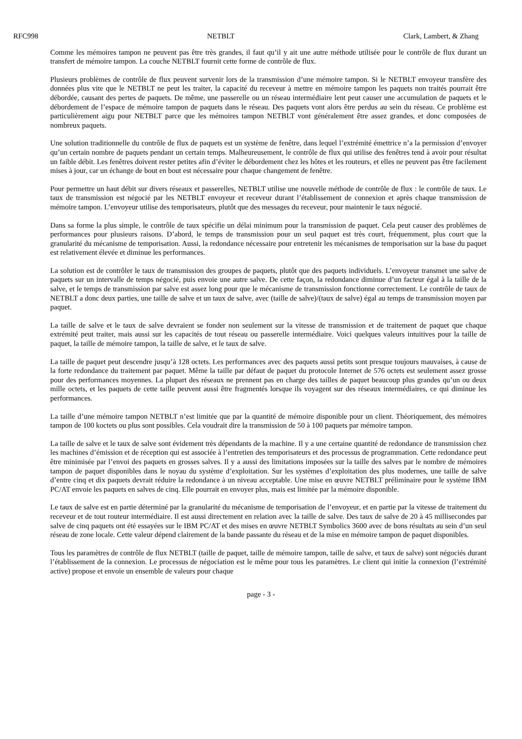RFC998 NETBLT Clark, Lambert, & Zhang
Comme les mémoires tampon ne peuvent pas être très grandes, il faut qu’il y ait une autre méthode utilisée pour le contrôle de flux durant un transfert de mémoire tampon. La couche NETBLT fournit cette forme de contrôle de flux.
Plusieurs problèmes de contrôle de flux peuvent survenir lors de la transmission d’une mémoire tampon. Si le NETBLT envoyeur transfère des données plus vite que le NETBLT ne peut les traiter, la capacité du receveur à mettre en mémoire tampon les paquets non traités pourrait être débordée, causant des pertes de paquets. De même, une passerelle ou un réseau intermédiaire lent peut causer une accumulation de paquets et le débordement de l’espace de mémoire tampon de paquets dans le réseau. Des paquets vont alors être perdus au sein du réseau. Ce problème est particulièrement aigu pour NETBLT parce que les mémoires tampon NETBLT vont généralement être assez grandes, et donc composées de nombreux paquets.
Une solution traditionnelle du contrôle de flux de paquets est un système de fenêtre, dans lequel l’extrémité émettrice n’a la permission d’envoyer qu’un certain nombre de paquets pendant un certain temps. Malheureusement, le contrôle de flux qui utilise des fenêtres tend à avoir pour résultat un faible débit. Les fenêtres doivent rester petites afin d’éviter le débordement chez les hôtes et les routeurs, et elles ne peuvent pas être facilement mises à jour, car un échange de bout en bout est nécessaire pour chaque changement de fenêtre.
Pour permettre un haut débit sur divers réseaux et passerelles, NETBLT utilise une nouvelle méthode de contrôle de flux : le contrôle de taux. Le taux de transmission est négocié par les NETBLT envoyeur et receveur durant l’établissement de connexion et après chaque transmission de mémoire tampon. L’envoyeur utilise des temporisateurs, plutôt que des messages du receveur, pour maintenir le taux négocié.
Dans sa forme la plus simple, le contrôle de taux spécifie un délai minimum pour la transmission de paquet. Cela peut causer des problèmes de performances pour plusieurs raisons. D’abord, le temps de transmission pour un seul paquet est très court, fréquemment, plus court que la granularité du mécanisme de temporisation. Aussi, la redondance nécessaire pour entretenir les mécanismes de temporisation sur la base du paquet est relativement élevée et diminue les performances.
La solution est de contrôler le taux de transmission des groupes de paquets, plutôt que des paquets individuels. L’envoyeur transmet une salve de paquets sur un intervalle de temps négocié, puis envoie une autre salve. De cette façon, la redondance diminue d’un facteur égal à la taille de la salve, et le temps de transmission par salve est assez long pour que le mécanisme de transmission fonctionne correctement. Le contrôle de taux de NETBLT a donc deux parties, une taille de salve et un taux de salve, avec (taille de salve)/(taux de salve) égal au temps de transmission moyen par paquet.
La taille de salve et le taux de salve devraient se fonder non seulement sur la vitesse de transmission et de traitement de paquet que chaque extrémité peut traiter, mais aussi sur les capacités de tout réseau ou passerelle intermédiaire. Voici quelques valeurs intuitives pour la taille de paquet, la taille de mémoire tampon, la taille de salve, et le taux de salve.
La taille de paquet peut descendre jusqu’à 128 octets. Les performances avec des paquets aussi petits sont presque toujours mauvaises, à cause de la forte redondance du traitement par paquet. Même la taille par défaut de paquet du protocole Internet de 576 octets est seulement assez grosse pour des performances moyennes. La plupart des réseaux ne prennent pas en charge des tailles de paquet beaucoup plus grandes qu’un ou deux mille octets, et les paquets de cette taille peuvent aussi être fragmentés lorsque ils voyagent sur des réseaux intermédiaires, ce qui diminue les performances.
La taille d’une mémoire tampon NETBLT n’est limitée que par la quantité de mémoire disponible pour un client. Théoriquement, des mémoires tampon de 100 koctets ou plus sont possibles. Cela voudrait dire la transmission de 50 à 100 paquets par mémoire tampon.
La taille de salve et le taux de salve sont évidement très dépendants de la machine. Il y a une certaine quantité de redondance de transmission chez les machines d’émission et de réception qui est associée à l’entretien des temporisateurs et des processus de programmation. Cette redondance peut être minimisée par l’envoi des paquets en grosses salves. Il y a aussi des limitations imposées sur la taille des salves par le nombre de mémoires tampon de paquet disponibles dans le noyau du système d’exploitation. Sur les systèmes d’exploitation des plus modernes, une taille de salve d’entre cinq et dix paquets devrait réduire la redondance à un niveau acceptable. Une mise en œuvre NETBLT préliminaire pour le système IBM PC/AT envoie les paquets en salves de cinq. Elle pourrait en envoyer plus, mais est limitée par la mémoire disponible.
Le taux de salve est en partie déterminé par la granularité du mécanisme de temporisation de l’envoyeur, et en partie par la vitesse de traitement du receveur et de tout routeur intermédiaire. Il est aussi directement en relation avec la taille de salve. Des taux de salve de 20 à 45 millisecondes par salve de cinq paquets ont été essayées sur le IBM PC/AT et des mises en œuvre NETBLT Symbolics 3600 avec de bons résultats au sein d’un seul réseau de zone locale. Cette valeur dépend clairement de la bande passante du réseau et de la mise en mémoire tampon de paquet disponibles.
Tous les paramètres de contrôle de flux NETBLT (taille de paquet, taille de mémoire tampon, taille de salve, et taux de salve) sont négociés durant l’établissement de la connexion. Le processus de négociation est le même pour tous les paramètres. Le client qui initie la connexion (l’extrémité active) propose et envoie un ensemble de valeurs pour chaque
page - 3 -